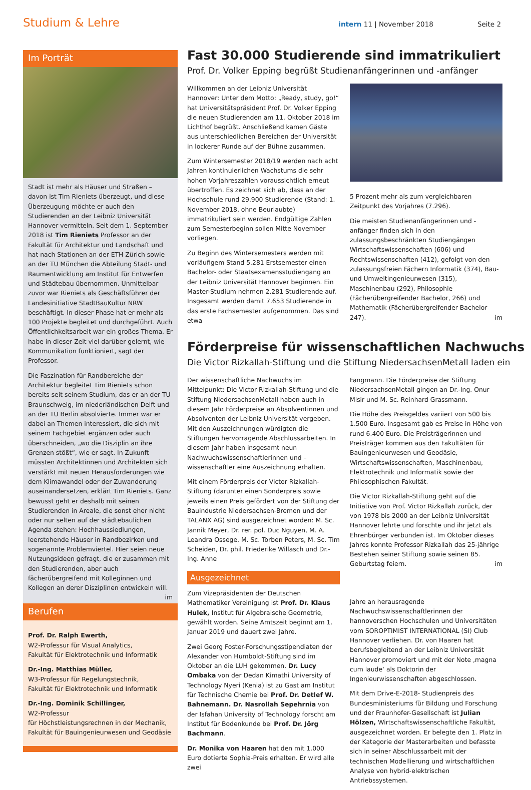Studium & Lehre intern 11 | November 2018 Seite 2
Im Porträt
Stadt ist mehr als Häuser und Straßen – davon ist Tim Rieniets überzeugt, und diese Überzeugung möchte er auch den Studierenden an der Leibniz Universität Hannover vermitteln. Seit dem 1. September 2018 ist Tim Rieniets Professor an der Fakultät für Architektur und Landschaft und hat nach Stationen an der ETH Zürich sowie an der TU München die Abteilung Stadt- und Raumentwicklung am Institut für Entwerfen und Städtebau übernommen. Unmittelbar zuvor war Rieniets als Geschäftsführer der Landesinitiative StadtBauKultur NRW beschäftigt. In dieser Phase hat er mehr als 100 Projekte begleitet und durchgeführt. Auch Öffentlichkeitsarbeit war ein großes Thema. Er habe in dieser Zeit viel darüber gelernt, wie Kommunikation funktioniert, sagt der Professor.
Die Faszination für Randbereiche der Architektur begleitet Tim Rieniets schon bereits seit seinem Studium, das er an der TU Braunschweig, im niederländischen Delft und an der TU Berlin absolvierte. Immer war er dabei an Themen interessiert, die sich mit seinem Fachgebiet ergänzen oder auch überschneiden, „wo die Disziplin an ihre Grenzen stößt“, wie er sagt. In Zukunft müssten Architektinnen und Architekten sich verstärkt mit neuen Herausforderungen wie dem Klimawandel oder der Zuwanderung auseinandersetzen, erklärt Tim Rieniets. Ganz bewusst geht er deshalb mit seinen Studierenden in Areale, die sonst eher nicht oder nur selten auf der städtebaulichen Agenda stehen: Hochhaussiedlungen, leerstehende Häuser in Randbezirken und sogenannte Problemviertel. Hier seien neue Nutzungsideen gefragt, die er zusammen mit den Studierenden, aber auch fächerübergreifend mit Kolleginnen und Kollegen an derer Disziplinen entwickeln will. im
Berufen
Prof. Dr. Ralph Ewerth,
W2-Professur für Visual Analytics,
Fakultät für Elektrotechnik und Informatik
Dr.-Ing. Matthias Müller,
W3-Professur für Regelungstechnik,
Fakultät für Elektrotechnik und Informatik
Dr.-Ing. Dominik Schillinger,
W2-Professur
für Höchstleistungsrechnen in der Mechanik,
Fakultät für Bauingenieurwesen und Geodäsie
Fast 30.000 Studierende sind immatrikuliert
Prof. Dr. Volker Epping begrüßt Studienanfängerinnen und -anfänger
Willkommen an der Leibniz Universität Hannover: Unter dem Motto: „Ready, study, go!“ hat Universitätspräsident Prof. Dr. Volker Epping die neuen Studierenden am 11. Oktober 2018 im Lichthof begrüßt. Anschließend kamen Gäste aus unterschiedlichen Bereichen der Universität in lockerer Runde auf der Bühne zusammen.
Zum Wintersemester 2018/19 werden nach acht Jahren kontinuierlichen Wachstums die sehr hohen Vorjahreszahlen voraussichtlich erneut übertroffen. Es zeichnet sich ab, dass an der Hochschule rund 29.900 Studierende (Stand: 1. November 2018, ohne Beurlaubte) immatrikuliert sein werden. Endgültige Zahlen zum Semesterbeginn sollen Mitte November vorliegen.
Zu Beginn des Wintersemesters werden mit vorläufigem Stand 5.281 Erstsemester einen Bachelor- oder Staatsexamensstudiengang an der Leibniz Universität Hannover beginnen. Ein Master-Studium nehmen 2.281 Studierende auf. Insgesamt werden damit 7.653 Studierende in das erste Fachsemester aufgenommen. Das sind etwa
5 Prozent mehr als zum vergleichbaren Zeitpunkt des Vorjahres (7.296).
Die meisten Studienanfängerinnen und -anfänger finden sich in den zulassungsbeschränkten Studiengängen Wirtschaftswissenschaften (606) und Rechtswissenschaften (412), gefolgt von den zulassungsfreien Fächern Informatik (374), Bau- und Umweltingenieurwesen (315), Maschinenbau (292), Philosophie (Fächerübergreifender Bachelor, 266) und Mathematik (Fächerübergreifender Bachelor 247). im
Förderpreise für wissenschaftlichen Nachwuchs
Die Victor Rizkallah-Stiftung und die Stiftung NiedersachsenMetall laden ein
Der wissenschaftliche Nachwuchs im Mittelpunkt: Die Victor Rizkallah-Stiftung und die Stiftung NiedersachsenMetall haben auch in diesem Jahr Förderpreise an Absolventinnen und Absolventen der Leibniz Universität vergeben. Mit den Auszeichnungen würdigten die Stiftungen hervorragende Abschlussarbeiten. In diesem Jahr haben insgesamt neun Nachwuchswissenschaftlerinnen und –wissenschaftler eine Auszeichnung erhalten.
Mit einem Förderpreis der Victor Rizkallah-Stiftung (darunter einen Sonderpreis sowie jeweils einen Preis gefördert von der Stiftung der Bauindustrie Niedersachsen-Bremen und der TALANX AG) sind ausgezeichnet worden: M. Sc. Jannik Meyer, Dr. rer. pol. Duc Nguyen, M. A. Leandra Ossege, M. Sc. Torben Peters, M. Sc. Tim Scheiden, Dr. phil. Friederike Willasch und Dr.-Ing. Anne
Ausgezeichnet
Zum Vizepräsidenten der Deutschen Mathematiker Vereinigung ist Prof. Dr. Klaus Hulek, Institut für Algebraische Geometrie, gewählt worden. Seine Amtszeit beginnt am 1. Januar 2019 und dauert zwei Jahre.
Zwei Georg Foster-Forschungsstipendiaten der Alexander von Humboldt-Stiftung sind im Oktober an die LUH gekommen. Dr. Lucy Ombaka von der Dedan Kimathi University of Technology Nyeri (Kenia) ist zu Gast am Institut für Technische Chemie bei Prof. Dr. Detlef W. Bahnemann. Dr. Nasrollah Sepehrnia von der Isfahan University of Technology forscht am Institut für Bodenkunde bei Prof. Dr. Jörg Bachmann.
Dr. Monika von Haaren hat den mit 1.000 Euro dotierte Sophia-Preis erhalten. Er wird alle zwei
Fangmann. Die Förderpreise der Stiftung NiedersachsenMetall gingen an Dr.-Ing. Onur Misir und M. Sc. Reinhard Grassmann.
Die Höhe des Preisgeldes variiert von 500 bis 1.500 Euro. Insgesamt gab es Preise in Höhe von rund 6.400 Euro. Die Preisträgerinnen und Preisträger kommen aus den Fakultäten für Bauingenieurwesen und Geodäsie, Wirtschaftswissenschaften, Maschinenbau, Elektrotechnik und Informatik sowie der Philosophischen Fakultät.
Die Victor Rizkallah-Stiftung geht auf die Initiative von Prof. Victor Rizkallah zurück, der von 1978 bis 2000 an der Leibniz Universität Hannover lehrte und forschte und ihr jetzt als Ehrenbürger verbunden ist. Im Oktober dieses Jahres konnte Professor Rizkallah das 25-jährige Bestehen seiner Stiftung sowie seinen 85. Geburtstag feiern. im
Jahre an herausragende Nachwuchswissenschaftlerinnen der hannoverschen Hochschulen und Universitäten vom SOROPTIMIST INTERNATIONAL (SI) Club Hannover verliehen. Dr. von Haaren hat berufsbegleitend an der Leibniz Universität Hannover promoviert und mit der Note ‚magna cum laude‘ als Doktorin der Ingenieurwissenschaften abgeschlossen.
Mit dem Drive-E-2018- Studienpreis des Bundesministeriums für Bildung und Forschung und der Fraunhofer-Gesellschaft ist Julian Hölzen, Wirtschaftswissenschaftliche Fakultät, ausgezeichnet worden. Er belegte den 1. Platz in der Kategorie der Masterarbeiten und befasste sich in seiner Abschlussarbeit mit der technischen Modellierung und wirtschaftlichen Analyse von hybrid-elektrischen Antriebssystemen.